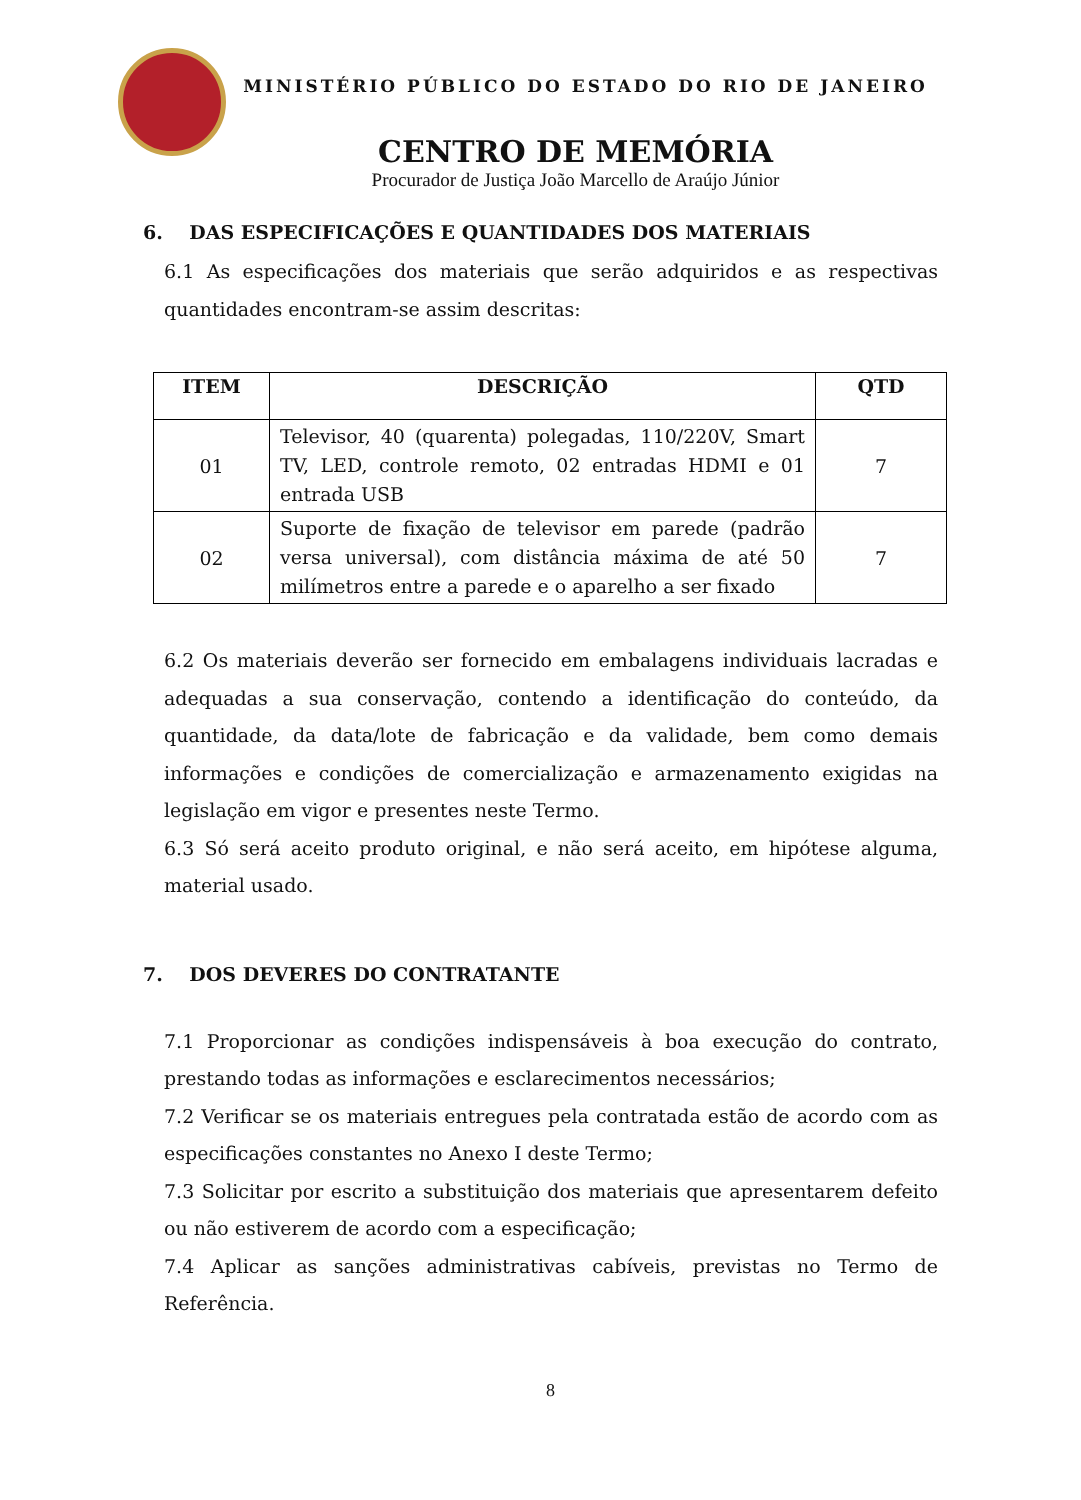MINISTÉRIO PÚBLICO DO ESTADO DO RIO DE JANEIRO
CENTRO DE MEMÓRIA
Procurador de Justiça João Marcello de Araújo Júnior
6. DAS ESPECIFICAÇÕES E QUANTIDADES DOS MATERIAIS
6.1 As especificações dos materiais que serão adquiridos e as respectivas quantidades encontram-se assim descritas:
| ITEM | DESCRIÇÃO | QTD |
| --- | --- | --- |
| 01 | Televisor, 40 (quarenta) polegadas, 110/220V, Smart TV, LED, controle remoto, 02 entradas HDMI e 01 entrada USB | 7 |
| 02 | Suporte de fixação de televisor em parede (padrão versa universal), com distância máxima de até 50 milímetros entre a parede e o aparelho a ser fixado | 7 |
6.2 Os materiais deverão ser fornecido em embalagens individuais lacradas e adequadas a sua conservação, contendo a identificação do conteúdo, da quantidade, da data/lote de fabricação e da validade, bem como demais informações e condições de comercialização e armazenamento exigidas na legislação em vigor e presentes neste Termo.
6.3 Só será aceito produto original, e não será aceito, em hipótese alguma, material usado.
7. DOS DEVERES DO CONTRATANTE
7.1 Proporcionar as condições indispensáveis à boa execução do contrato, prestando todas as informações e esclarecimentos necessários;
7.2 Verificar se os materiais entregues pela contratada estão de acordo com as especificações constantes no Anexo I deste Termo;
7.3 Solicitar por escrito a substituição dos materiais que apresentarem defeito ou não estiverem de acordo com a especificação;
7.4 Aplicar as sanções administrativas cabíveis, previstas no Termo de Referência.
8